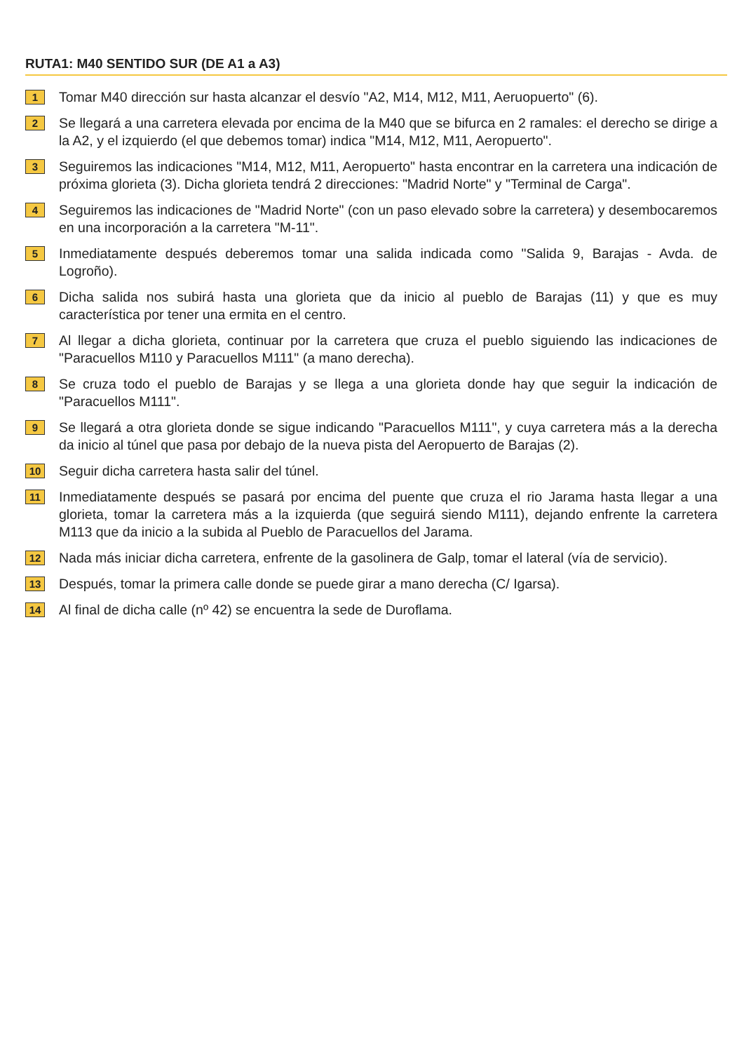RUTA1: M40 SENTIDO SUR (DE A1 a A3)
1
Tomar M40 dirección sur hasta alcanzar el desvío "A2, M14, M12, M11, Aeruopuerto" (6).
2
Se llegará a una carretera elevada por encima de la M40 que se bifurca en 2 ramales: el derecho se dirige a la A2, y el izquierdo (el que debemos tomar) indica "M14, M12, M11, Aeropuerto".
3
Seguiremos las indicaciones "M14, M12, M11, Aeropuerto" hasta encontrar en la carretera una indicación de próxima glorieta (3). Dicha glorieta tendrá 2 direcciones: "Madrid Norte" y "Terminal de Carga".
4
Seguiremos las indicaciones de "Madrid Norte" (con un paso elevado sobre la carretera) y desembocaremos en una incorporación a la carretera "M-11".
5
Inmediatamente después deberemos tomar una salida indicada como "Salida 9, Barajas - Avda. de Logroño).
6
Dicha salida nos subirá hasta una glorieta que da inicio al pueblo de Barajas (11) y que es muy característica por tener una ermita en el centro.
7
Al llegar a dicha glorieta, continuar por la carretera que cruza el pueblo siguiendo las indicaciones de "Paracuellos M110 y Paracuellos M111" (a mano derecha).
8
Se cruza todo el pueblo de Barajas y se llega a una glorieta donde hay que seguir la indicación de "Paracuellos M111".
9
Se llegará a otra glorieta donde se sigue indicando "Paracuellos M111", y cuya carretera más a la derecha da inicio al túnel que pasa por debajo de la nueva pista del Aeropuerto de Barajas (2).
10
Seguir dicha carretera hasta salir del túnel.
11
Inmediatamente después se pasará por encima del puente que cruza el rio Jarama hasta llegar a una glorieta, tomar la carretera más a la izquierda (que seguirá siendo M111), dejando enfrente la carretera M113 que da inicio a la subida al Pueblo de Paracuellos del Jarama.
12
Nada más iniciar dicha carretera, enfrente de la gasolinera de Galp, tomar el lateral (vía de servicio).
13
Después, tomar la primera calle donde se puede girar a mano derecha (C/ Igarsa).
14
Al final de dicha calle (nº 42) se encuentra la sede de Duroflama.